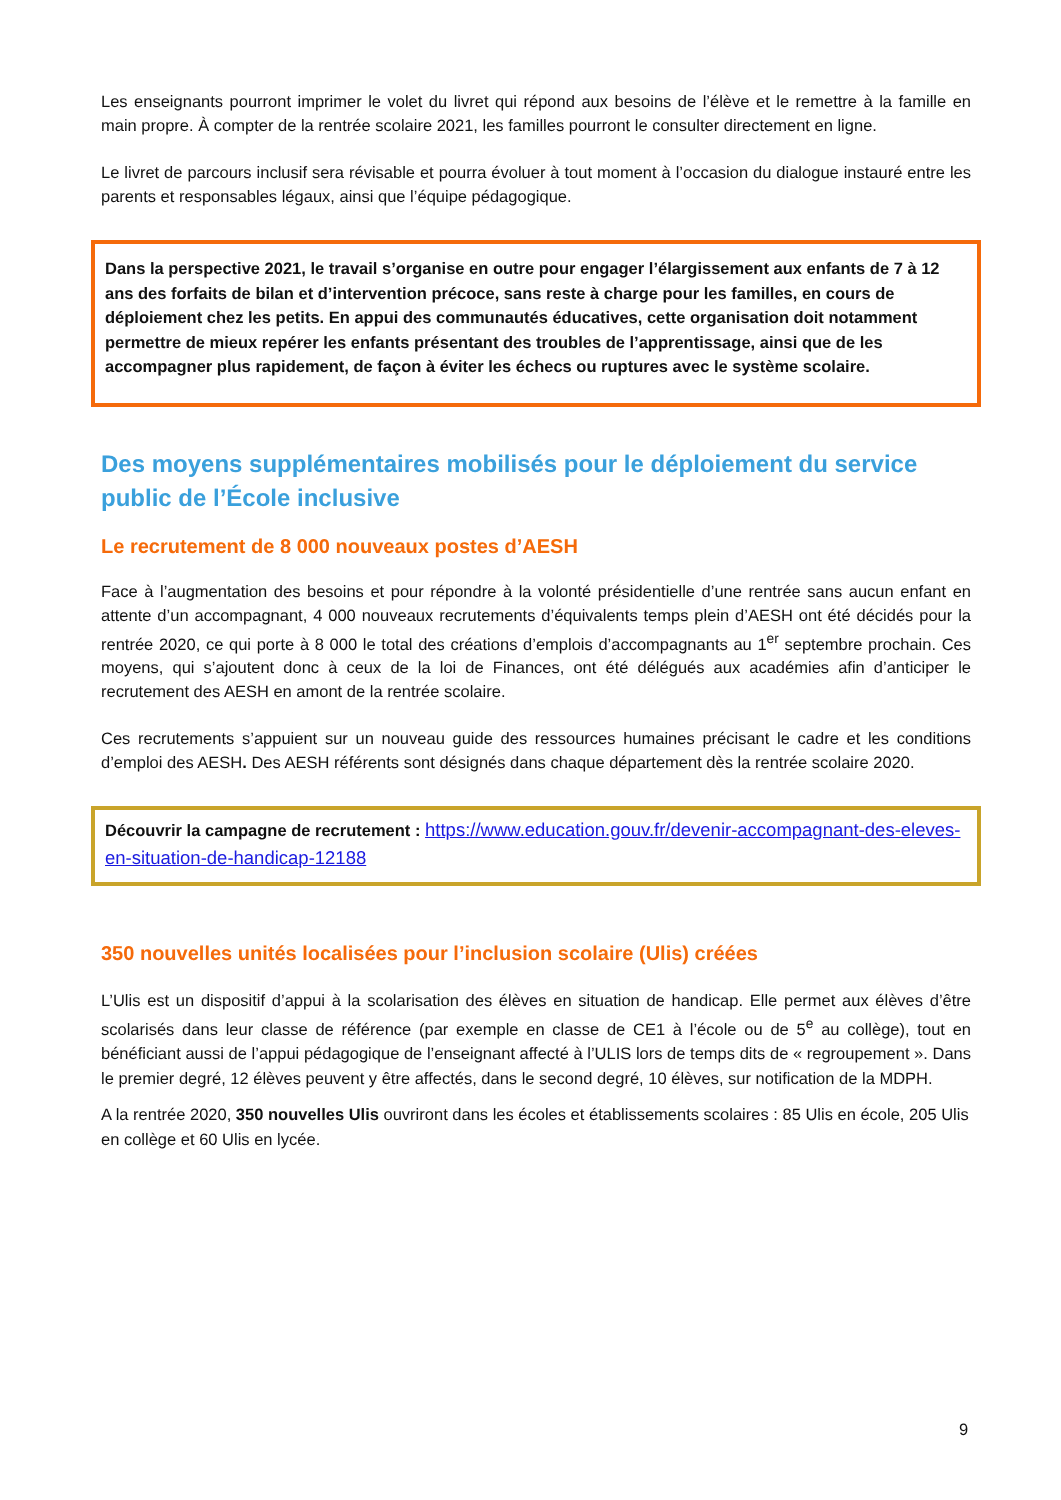Les enseignants pourront imprimer le volet du livret qui répond aux besoins de l’élève et le remettre à la famille en main propre. À compter de la rentrée scolaire 2021, les familles pourront le consulter directement en ligne.
Le livret de parcours inclusif sera révisable et pourra évoluer à tout moment à l’occasion du dialogue instauré entre les parents et responsables légaux, ainsi que l’équipe pédagogique.
Dans la perspective 2021, le travail s’organise en outre pour engager l’élargissement aux enfants de 7 à 12 ans des forfaits de bilan et d’intervention précoce, sans reste à charge pour les familles, en cours de déploiement chez les petits. En appui des communautés éducatives, cette organisation doit notamment permettre de mieux repérer les enfants présentant des troubles de l’apprentissage, ainsi que de les accompagner plus rapidement, de façon à éviter les échecs ou ruptures avec le système scolaire.
Des moyens supplémentaires mobilisés pour le déploiement du service public de l’École inclusive
Le recrutement de 8 000 nouveaux postes d’AESH
Face à l’augmentation des besoins et pour répondre à la volonté présidentielle d’une rentrée sans aucun enfant en attente d’un accompagnant, 4 000 nouveaux recrutements d’équivalents temps plein d’AESH ont été décidés pour la rentrée 2020, ce qui porte à 8 000 le total des créations d’emplois d’accompagnants au 1<sup>er</sup> septembre prochain. Ces moyens, qui s’ajoutent donc à ceux de la loi de Finances, ont été délégués aux académies afin d’anticiper le recrutement des AESH en amont de la rentrée scolaire.
Ces recrutements s’appuient sur un nouveau guide des ressources humaines précisant le cadre et les conditions d’emploi des AESH. Des AESH référents sont désignés dans chaque département dès la rentrée scolaire 2020.
Découvrir la campagne de recrutement : https://www.education.gouv.fr/devenir-accompagnant-des-eleves-en-situation-de-handicap-12188
350 nouvelles unités localisées pour l’inclusion scolaire (Ulis) créées
L’Ulis est un dispositif d’appui à la scolarisation des élèves en situation de handicap. Elle permet aux élèves d’être scolarisés dans leur classe de référence (par exemple en classe de CE1 à l’école ou de 5<sup>e</sup> au collège), tout en bénéficiant aussi de l’appui pédagogique de l’enseignant affecté à l’ULIS lors de temps dits de « regroupement ». Dans le premier degré, 12 élèves peuvent y être affectés, dans le second degré, 10 élèves, sur notification de la MDPH.
A la rentrée 2020, 350 nouvelles Ulis ouvriront dans les écoles et établissements scolaires : 85 Ulis en école, 205 Ulis en collège et 60 Ulis en lycée.
9